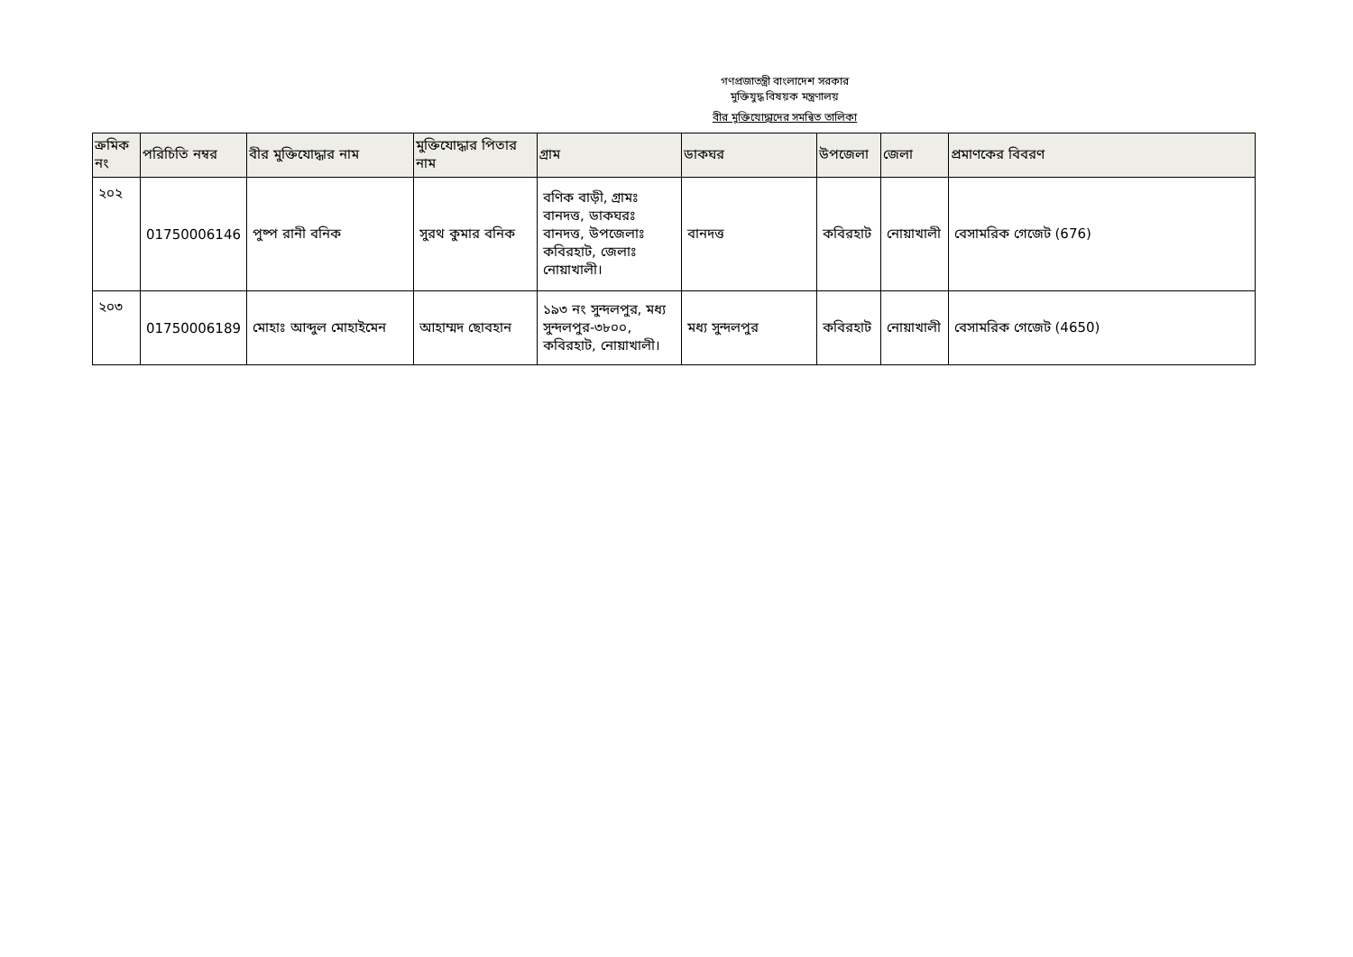গণপ্রজাতন্ত্রী বাংলাদেশ সরকার
মুক্তিযুদ্ধ বিষয়ক মন্ত্রণালয়
বীর মুক্তিযোদ্ধাদের সমন্বিত তালিকা
| ক্রমিক নং | পরিচিতি নম্বর | বীর মুক্তিযোদ্ধার নাম | মুক্তিযোদ্ধার পিতার নাম | গ্রাম | ডাকঘর | উপজেলা | জেলা | প্রমাণকের বিবরণ |
| --- | --- | --- | --- | --- | --- | --- | --- | --- |
| ২০২ | 01750006146 | পুষ্প রানী বনিক | সুরথ কুমার বনিক | বণিক বাড়ী, গ্রামঃ বানদত্ত, ডাকঘরঃ বানদত্ত, উপজেলাঃ কবিরহাট, জেলাঃ নোয়াখালী। | বানদত্ত | কবিরহাট | নোয়াখালী | বেসামরিক গেজেট (676) |
| ২০৩ | 01750006189 | মোহাঃ আব্দুল মোহাইমেন | আহাম্মদ ছোবহান | ১৯৩ নং সুন্দলপুর, মধ্য সুন্দলপুর-৩৮০০, কবিরহাট, নোয়াখালী। | মধ্য সুন্দলপুর | কবিরহাট | নোয়াখালী | বেসামরিক গেজেট (4650) |